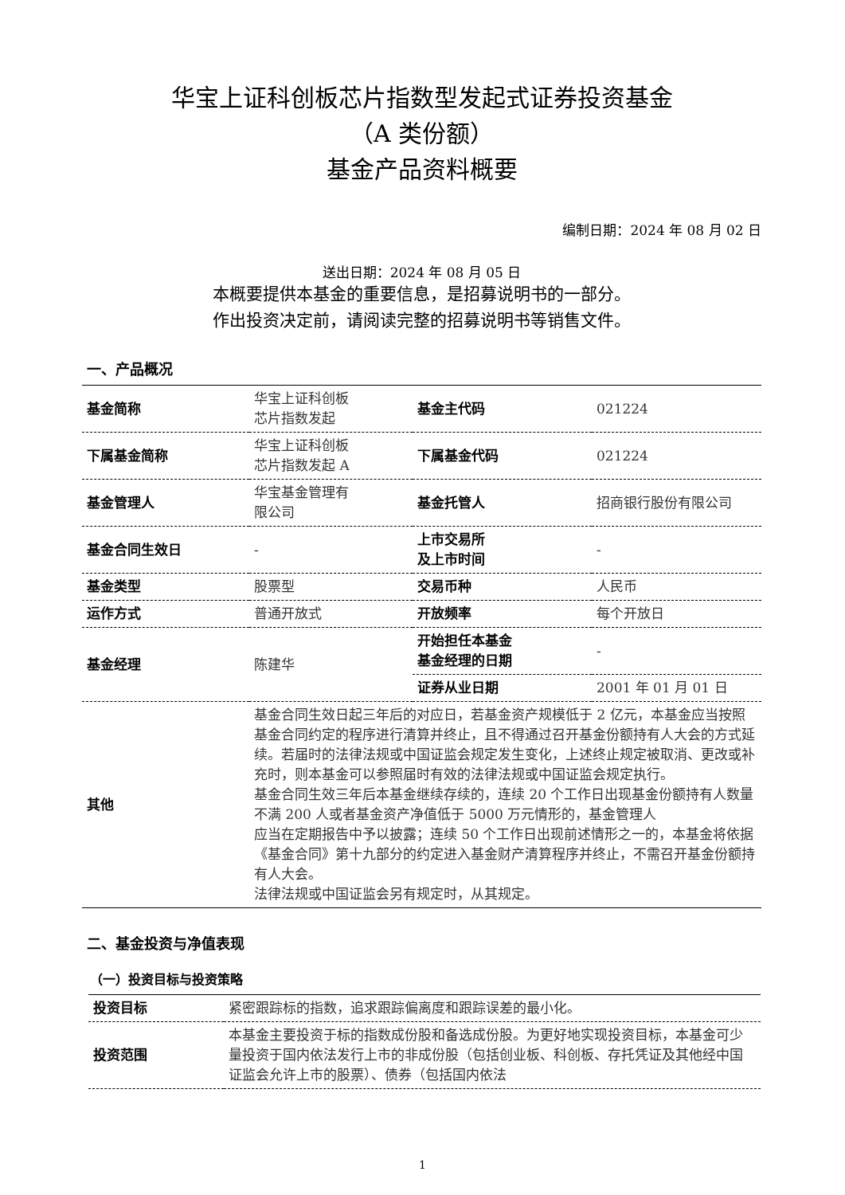华宝上证科创板芯片指数型发起式证券投资基金
（A 类份额）
基金产品资料概要
编制日期：2024 年 08 月 02 日
送出日期：2024 年 08 月 05 日
本概要提供本基金的重要信息，是招募说明书的一部分。
作出投资决定前，请阅读完整的招募说明书等销售文件。
一、产品概况
| 基金简称 | 华宝上证科创板 芯片指数发起 | 基金主代码 | 021224 |
| 下属基金简称 | 华宝上证科创板 芯片指数发起 A | 下属基金代码 | 021224 |
| 基金管理人 | 华宝基金管理有 限公司 | 基金托管人 | 招商银行股份有限公司 |
| 基金合同生效日 | - | 上市交易所 及上市时间 | - |
| 基金类型 | 股票型 | 交易币种 | 人民币 |
| 运作方式 | 普通开放式 | 开放频率 | 每个开放日 |
| 基金经理 | 陈建华 | 开始担任本基金 基金经理的日期 | - |
| | | 证券从业日期 | 2001 年 01 月 01 日 |
| 其他 | 基金合同生效日起三年后的对应日，若基金资产规模低于 2 亿元，本基金应当按照基金合同约定的程序进行清算并终止，且不得通过召开基金份额持有人大会的方式延续。若届时的法律法规或中国证监会规定发生变化，上述终止规定被取消、更改或补充时，则本基金可以参照届时有效的法律法规或中国证监会规定执行。 基金合同生效三年后本基金继续存续的，连续 20 个工作日出现基金份额持有人数量不满 200 人或者基金资产净值低于 5000 万元情形的，基金管理人 应当在定期报告中予以披露；连续 50 个工作日出现前述情形之一的，本基金将依据《基金合同》第十九部分的约定进入基金财产清算程序并终止，不需召开基金份额持有人大会。 法律法规或中国证监会另有规定时，从其规定。 | | |
二、基金投资与净值表现
（一）投资目标与投资策略
| 投资目标 | 紧密跟踪标的指数，追求跟踪偏离度和跟踪误差的最小化。 |
| 投资范围 | 本基金主要投资于标的指数成份股和备选成份股。为更好地实现投资目标，本基金可少量投资于国内依法发行上市的非成份股（包括创业板、科创板、存托凭证及其他经中国证监会允许上市的股票）、债券（包括国内依法 |
1